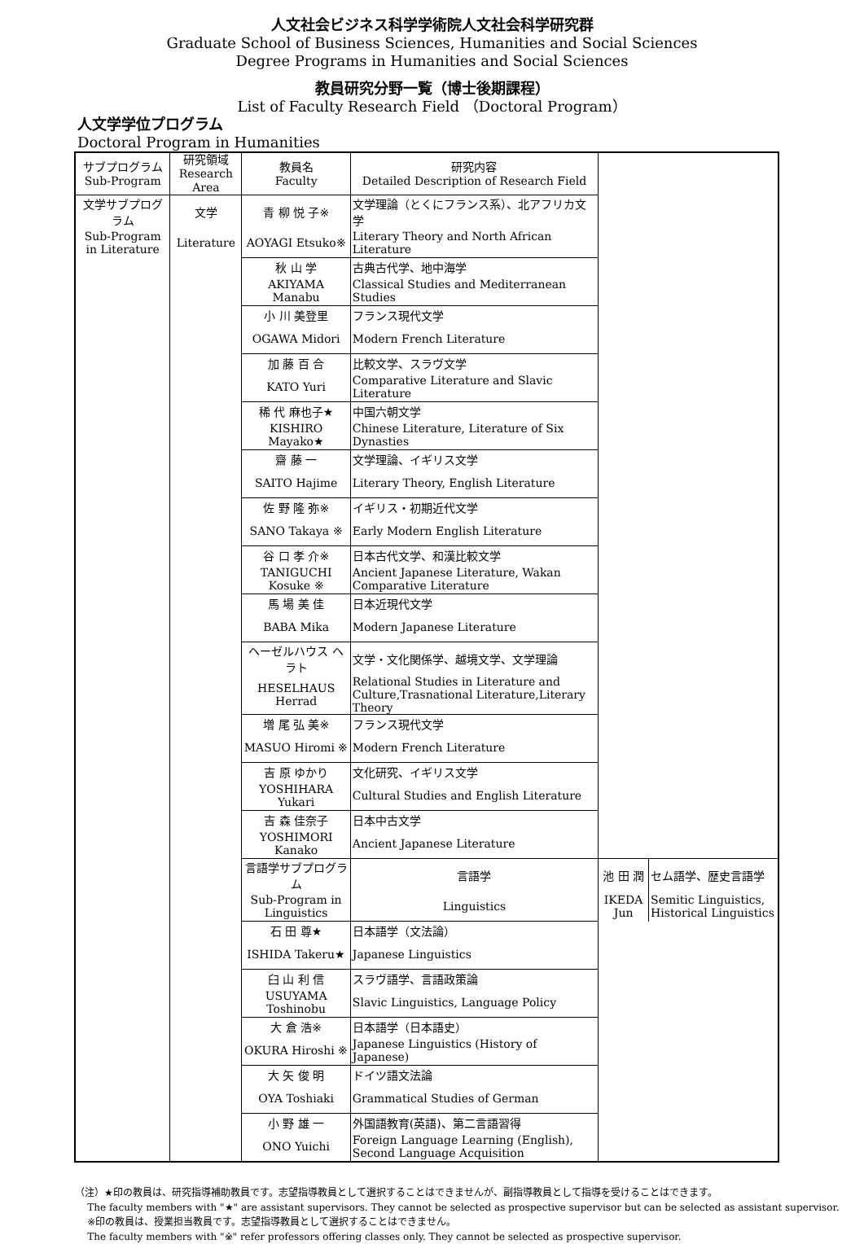人文社会ビジネス科学学術院人文社会科学研究群
Graduate School of Business Sciences, Humanities and Social Sciences
Degree Programs in Humanities and Social Sciences
教員研究分野一覧（博士後期課程）
List of Faculty Research Field （Doctoral Program）
人文学学位プログラム
Doctoral Program in Humanities
| サブプログラム Sub-Program | 研究領域 Research Area | 教員名 Faculty | 研究内容 Detailed Description of Research Field | | |
| --- | --- | --- | --- | --- | --- |
| 文学サブプログラム | 文学 | 青 柳 悦 子※ | 文学理論（とくにフランス系）、北アフリカ文学 | | |
| Sub-Program in Literature | Literature | AOYAGI Etsuko※ | Literary Theory and North African Literature | | |
| | | 秋 山 学 | 古典古代学、地中海学 | | |
| | | AKIYAMA Manabu | Classical Studies and Mediterranean Studies | | |
| | | 小 川 美登里 | フランス現代文学 | | |
| | | OGAWA Midori | Modern French Literature | | |
| | | 加 藤 百 合 | 比較文学、スラヴ文学 | | |
| | | KATO Yuri | Comparative Literature and Slavic Literature | | |
| | | 稀 代 麻也子★ | 中国六朝文学 | | |
| | | KISHIRO Mayako★ | Chinese Literature, Literature of Six Dynasties | | |
| | | 齋 藤 一 | 文学理論、イギリス文学 | | |
| | | SAITO Hajime | Literary Theory, English Literature | | |
| | | 佐 野 隆 弥※ | イギリス・初期近代文学 | | |
| | | SANO Takaya ※ | Early Modern English Literature | | |
| | | 谷 口 孝 介※ | 日本古代文学、和漢比較文学 | | |
| | | TANIGUCHI Kosuke ※ | Ancient Japanese Literature, Wakan Comparative Literature | | |
| | | 馬 場 美 佳 | 日本近現代文学 | | |
| | | BABA Mika | Modern Japanese Literature | | |
| | | ヘーゼルハウス ヘラト | 文学・文化関係学、越境文学、文学理論 | | |
| | | HESELHAUS Herrad | Relational Studies in Literature and Culture,Trasnational Literature,Literary Theory | | |
| | | 増 尾 弘 美※ | フランス現代文学 | | |
| | | MASUO Hiromi ※ | Modern French Literature | | |
| | | 吉 原 ゆかり | 文化研究、イギリス文学 | | |
| | | YOSHIHARA Yukari | Cultural Studies and English Literature | | |
| | | 吉 森 佳奈子 | 日本中古文学 | | |
| | | YOSHIMORI Kanako | Ancient Japanese Literature | | |
| | | 言語学サブプログラム | 言語学 | 池 田 潤 | セム語学、歴史言語学 |
| | | Sub-Program in Linguistics | Linguistics | IKEDA Jun | Semitic Linguistics, Historical Linguistics |
| | | 石 田 尊★ | 日本語学（文法論） | | |
| | | ISHIDA Takeru★ | Japanese Linguistics | | |
| | | 臼 山 利 信 | スラヴ語学、言語政策論 | | |
| | | USUYAMA Toshinobu | Slavic Linguistics, Language Policy | | |
| | | 大 倉 浩※ | 日本語学（日本語史） | | |
| | | OKURA Hiroshi ※ | Japanese Linguistics (History of Japanese) | | |
| | | 大 矢 俊 明 | ドイツ語文法論 | | |
| | | OYA Toshiaki | Grammatical Studies of German | | |
| | | 小 野 雄 一 | 外国語教育(英語)、第二言語習得 | | |
| | | ONO Yuichi | Foreign Language Learning (English), Second Language Acquisition | | |
（注）★印の教員は、研究指導補助教員です。志望指導教員として選択することはできませんが、副指導教員として指導を受けることはできます。
The faculty members with "★" are assistant supervisors. They cannot be selected as prospective supervisor but can be selected as assistant supervisor.
※印の教員は、授業担当教員です。志望指導教員として選択することはできません。
The faculty members with "※" refer professors offering classes only. They cannot be selected as prospective supervisor.